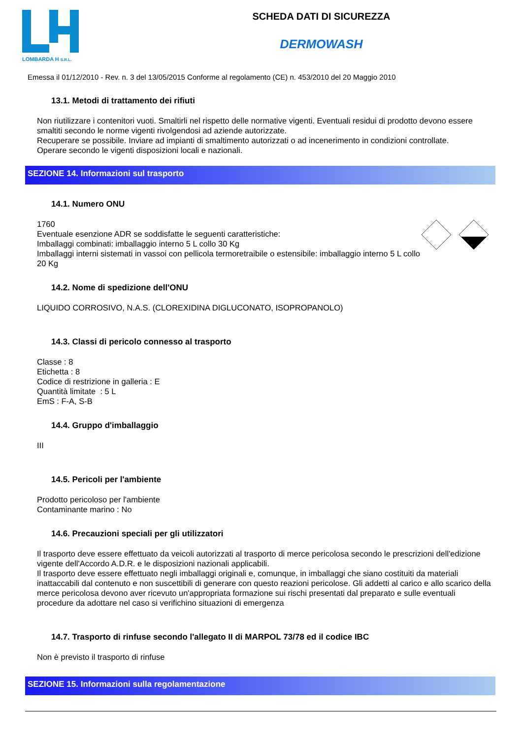LOMBARDA H S.R.L.
SCHEDA DATI DI SICUREZZA
DERMOWASH
Emessa il 01/12/2010 - Rev. n. 3 del 13/05/2015 Conforme al regolamento (CE) n. 453/2010 del 20 Maggio 2010
13.1. Metodi di trattamento dei rifiuti
Non riutilizzare i contenitori vuoti. Smaltirli nel rispetto delle normative vigenti. Eventuali residui di prodotto devono essere smaltiti secondo le norme vigenti rivolgendosi ad aziende autorizzate.
Recuperare se possibile. Inviare ad impianti di smaltimento autorizzati o ad incenerimento in condizioni controllate.
Operare secondo le vigenti disposizioni locali e nazionali.
SEZIONE 14. Informazioni sul trasporto
14.1. Numero ONU
1760
Eventuale esenzione ADR se soddisfatte le seguenti caratteristiche:
Imballaggi combinati: imballaggio interno 5 L collo 30 Kg
Imballaggi interni sistemati in vassoi con pellicola termoretraibile o estensibile: imballaggio interno 5 L collo 20 Kg
14.2. Nome di spedizione dell'ONU
LIQUIDO CORROSIVO, N.A.S. (CLOREXIDINA DIGLUCONATO, ISOPROPANOLO)
14.3. Classi di pericolo connesso al trasporto
Classe : 8
Etichetta : 8
Codice di restrizione in galleria : E
Quantità limitate : 5 L
EmS : F-A, S-B
14.4. Gruppo d'imballaggio
III
14.5. Pericoli per l'ambiente
Prodotto pericoloso per l'ambiente
Contaminante marino : No
14.6. Precauzioni speciali per gli utilizzatori
Il trasporto deve essere effettuato da veicoli autorizzati al trasporto di merce pericolosa secondo le prescrizioni dell'edizione vigente dell'Accordo A.D.R. e le disposizioni nazionali applicabili.
Il trasporto deve essere effettuato negli imballaggi originali e, comunque, in imballaggi che siano costituiti da materiali inattaccabili dal contenuto e non suscettibili di generare con questo reazioni pericolose. Gli addetti al carico e allo scarico della merce pericolosa devono aver ricevuto un'appropriata formazione sui rischi presentati dal preparato e sulle eventuali procedure da adottare nel caso si verifichino situazioni di emergenza
14.7. Trasporto di rinfuse secondo l'allegato II di MARPOL 73/78 ed il codice IBC
Non è previsto il trasporto di rinfuse
SEZIONE 15. Informazioni sulla regolamentazione